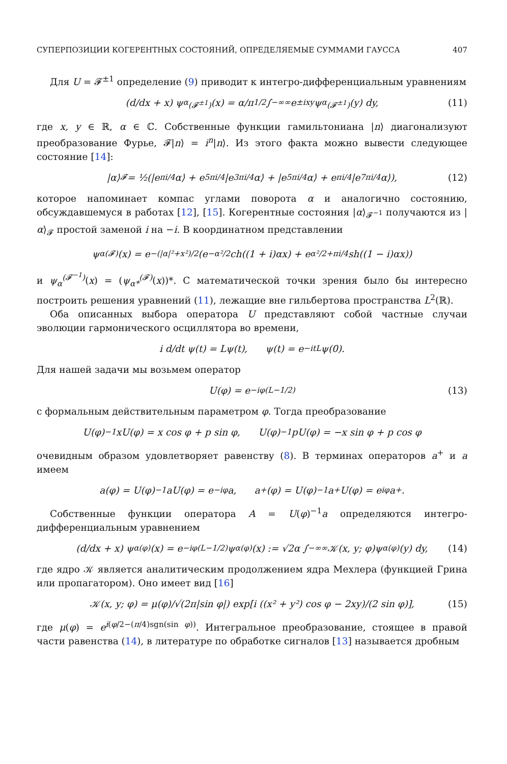СУПЕРПОЗИЦИИ КОГЕРЕНТНЫХ СОСТОЯНИЙ, ОПРЕДЕЛЯЕМЫЕ СУММАМИ ГАУССА 407
Для U = 𝓕<sup>±1</sup> определение (9) приводит к интегро-дифференциальным уравнениям
(d/dx + x) ψ<sub>α</sub><sup>(𝓕<sup>±1</sup>)</sup>(x) = α/π<sup>1/2</sup> ∫<sub>−∞</sub><sup>∞</sup> e<sup>±ixy</sup>ψ<sub>α</sub><sup>(𝓕<sup>±1</sup>)</sup>(y) dy, (11)
где x, y ∈ ℝ, α ∈ ℂ. Собственные функции гамильтониана |n⟩ диагонализуют преобразование Фурье, 𝓕|n⟩ = i<sup>n</sup>|n⟩. Из этого факта можно вывести следующее состояние [14]:
|α⟩<sub>𝓕</sub> = ½(|e<sup>πi/4</sup>α⟩ + e<sup>5πi/4</sup>|e<sup>3πi/4</sup>α⟩ + |e<sup>5πi/4</sup>α⟩ + e<sup>πi/4</sup>|e<sup>7πi/4</sup>α⟩), (12)
которое напоминает компас углами поворота α и аналогично состоянию, обсуждавшемуся в работах [12], [15]. Когерентные состояния |α⟩<sub>𝓕<sup>−1</sup></sub> получаются из |α⟩<sub>𝓕</sub> простой заменой i на −i. В координатном представлении
ψ<sub>α</sub><sup>(𝓕)</sup>(x) = e<sup>−(|α|²+x²)/2</sup>(e<sup>−α²/2</sup> ch((1 + i)αx) + e<sup>α²/2+πi/4</sup> sh((1 − i)αx))
и ψ<sub>α</sub><sup>(𝓕<sup>−1</sup>)</sup>(x) = (ψ<sub>α*</sub><sup>(𝓕)</sup>(x))*. С математической точки зрения было бы интересно построить решения уравнений (11), лежащие вне гильбертова пространства L<sup>2</sup>(ℝ).
Оба описанных выбора оператора U представляют собой частные случаи эволюции гармонического осциллятора во времени,
i d/dt ψ(t) = Lψ(t), ψ(t) = e<sup>−itL</sup>ψ(0).
Для нашей задачи мы возьмем оператор
U(φ) = e<sup>−iφ(L−1/2)</sup> (13)
с формальным действительным параметром φ. Тогда преобразование
U(φ)<sup>−1</sup>xU(φ) = x cos φ + p sin φ, U(φ)<sup>−1</sup>pU(φ) = −x sin φ + p cos φ
очевидным образом удовлетворяет равенству (8). В терминах операторов a<sup>+</sup> и a имеем
a(φ) = U(φ)<sup>−1</sup>aU(φ) = e<sup>−iφ</sup>a, a<sup>+</sup>(φ) = U(φ)<sup>−1</sup>a<sup>+</sup>U(φ) = e<sup>iφ</sup>a<sup>+</sup>.
Собственные функции оператора A = U(φ)<sup>−1</sup>a определяются интегро-дифференциальным уравнением
(d/dx + x) ψ<sub>α</sub><sup>(φ)</sup>(x) = e<sup>−iφ(L−1/2)</sup>ψ<sub>α</sub><sup>(φ)</sup>(x) := √2α ∫<sub>−∞</sub><sup>∞</sup> 𝒦(x, y; φ)ψ<sub>α</sub><sup>(φ)</sup>(y) dy, (14)
где ядро 𝒦 является аналитическим продолжением ядра Мехлера (функцией Грина или пропагатором). Оно имеет вид [16]
𝒦(x, y; φ) = μ(φ)/√(2π|sin φ|) exp[i ((x² + y²) cos φ − 2xy)/(2 sin φ)], (15)
где μ(φ) = e<sup>i(φ/2−(π/4)sgn(sin φ))</sup>. Интегральное преобразование, стоящее в правой части равенства (14), в литературе по обработке сигналов [13] называется дробным